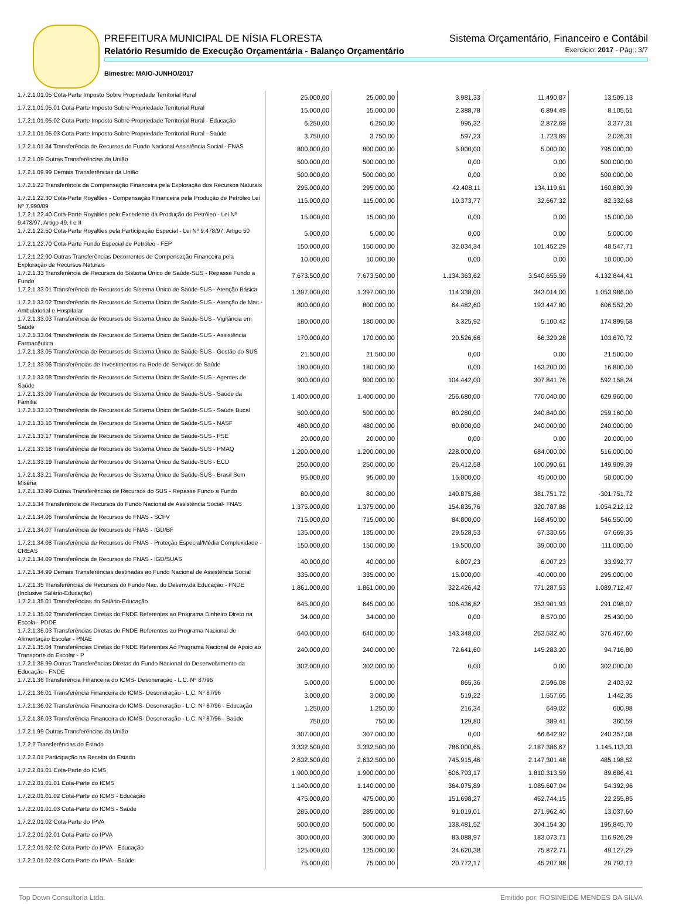PREFEITURA MUNICIPAL DE NÍSIA FLORESTA Sistema Orçamentário, Financeiro e Contábil
Relatório Resumido de Execução Orçamentária - Balanço Orçamentário Exercício: 2017 - Pág.: 3/7
Bimestre: MAIO-JUNHO/2017
| 1.7.2.1.01.05 Cota-Parte Imposto Sobre Propriedade Territorial Rural | 25.000,00 | 25.000,00 | 3.981,33 | 11.490,87 | 13.509,13 |
| 1.7.2.1.01.05.01 Cota-Parte Imposto Sobre Propriedade Territorial Rural | 15.000,00 | 15.000,00 | 2.388,78 | 6.894,49 | 8.105,51 |
| 1.7.2.1.01.05.02 Cota-Parte Imposto Sobre Propriedade Territorial Rural - Educação | 6.250,00 | 6.250,00 | 995,32 | 2.872,69 | 3.377,31 |
| 1.7.2.1.01.05.03 Cota-Parte Imposto Sobre Propriedade Territorial Rural - Saúde | 3.750,00 | 3.750,00 | 597,23 | 1.723,69 | 2.026,31 |
| 1.7.2.1.01.34 Transferência de Recursos do Fundo Nacional Assistência Social - FNAS | 800.000,00 | 800.000,00 | 5.000,00 | 5.000,00 | 795.000,00 |
| 1.7.2.1.09 Outras Transferências da União | 500.000,00 | 500.000,00 | 0,00 | 0,00 | 500.000,00 |
| 1.7.2.1.09.99 Demais Transferências da União | 500.000,00 | 500.000,00 | 0,00 | 0,00 | 500.000,00 |
| 1.7.2.1.22 Transferência da Compensação Financeira pela Exploração dos Recursos Naturais | 295.000,00 | 295.000,00 | 42.408,11 | 134.119,61 | 160.880,39 |
| 1.7.2.1.22.30 Cota-Parte Royalties - Compensação Financeira pela Produção de Petróleo Lei Nº 7.990/89 | 115.000,00 | 115.000,00 | 10.373,77 | 32.667,32 | 82.332,68 |
| 1.7.2.1.22.40 Cota-Parte Royalties pelo Excedente da Produção do Petróleo - Lei Nº 9.478/97, Artigo 49, I e II | 15.000,00 | 15.000,00 | 0,00 | 0,00 | 15.000,00 |
| 1.7.2.1.22.50 Cota-Parte Royalties pela Participação Especial - Lei Nº 9.478/97, Artigo 50 | 5.000,00 | 5.000,00 | 0,00 | 0,00 | 5.000,00 |
| 1.7.2.1.22.70 Cota-Parte Fundo Especial de Petróleo - FEP | 150.000,00 | 150.000,00 | 32.034,34 | 101.452,29 | 48.547,71 |
| 1.7.2.1.22.90 Outras Transferências Decorrentes de Compensação Financeira pela Exploração de Recursos Naturais | 10.000,00 | 10.000,00 | 0,00 | 0,00 | 10.000,00 |
| 1.7.2.1.33 Transferência de Recursos do Sistema Único de Saúde-SUS - Repasse Fundo a Fundo | 7.673.500,00 | 7.673.500,00 | 1.134.363,62 | 3.540.655,59 | 4.132.844,41 |
| 1.7.2.1.33.01 Transferência de Recursos do Sistema Único de Saúde-SUS - Atenção Básica | 1.397.000,00 | 1.397.000,00 | 114.338,00 | 343.014,00 | 1.053.986,00 |
| 1.7.2.1.33.02 Transferência de Recursos do Sistema Único de Saúde-SUS - Atenção de Mac - Ambulatorial e Hospitalar | 800.000,00 | 800.000,00 | 64.482,60 | 193.447,80 | 606.552,20 |
| 1.7.2.1.33.03 Transferência de Recursos do Sistema Único de Saúde-SUS - Vigilância em Saúde | 180.000,00 | 180.000,00 | 3.325,92 | 5.100,42 | 174.899,58 |
| 1.7.2.1.33.04 Transferência de Recursos do Sistema Único de Saúde-SUS - Assistência Farmacêutica | 170.000,00 | 170.000,00 | 20.526,66 | 66.329,28 | 103.670,72 |
| 1.7.2.1.33.05 Transferência de Recursos do Sistema Único de Saúde-SUS - Gestão do SUS | 21.500,00 | 21.500,00 | 0,00 | 0,00 | 21.500,00 |
| 1.7.2.1.33.06 Transferências de Investimentos na Rede de Serviços de Saúde | 180.000,00 | 180.000,00 | 0,00 | 163.200,00 | 16.800,00 |
| 1.7.2.1.33.08 Transferência de Recursos do Sistema Único de Saúde-SUS - Agentes de Saúde | 900.000,00 | 900.000,00 | 104.442,00 | 307.841,76 | 592.158,24 |
| 1.7.2.1.33.09 Transferência de Recursos do Sistema Único de Saúde-SUS - Saúde da Família | 1.400.000,00 | 1.400.000,00 | 256.680,00 | 770.040,00 | 629.960,00 |
| 1.7.2.1.33.10 Transferência de Recursos do Sistema Único de Saúde-SUS - Saúde Bucal | 500.000,00 | 500.000,00 | 80.280,00 | 240.840,00 | 259.160,00 |
| 1.7.2.1.33.16 Transferência de Recursos do Sistema Único de Saúde-SUS - NASF | 480.000,00 | 480.000,00 | 80.000,00 | 240.000,00 | 240.000,00 |
| 1.7.2.1.33.17 Transferência de Recursos do Sistema Único de Saúde-SUS - PSE | 20.000,00 | 20.000,00 | 0,00 | 0,00 | 20.000,00 |
| 1.7.2.1.33.18 Transferência de Recursos do Sistema Único de Saúde-SUS - PMAQ | 1.200.000,00 | 1.200.000,00 | 228.000,00 | 684.000,00 | 516.000,00 |
| 1.7.2.1.33.19 Transferência de Recursos do Sistema Único de Saúde-SUS - ECD | 250.000,00 | 250.000,00 | 26.412,58 | 100.090,61 | 149.909,39 |
| 1.7.2.1.33.21 Transferência de Recursos do Sistema Único de Saúde-SUS - Brasil Sem Miséria | 95.000,00 | 95.000,00 | 15.000,00 | 45.000,00 | 50.000,00 |
| 1.7.2.1.33.99 Outras Transferências de Recursos do SUS - Repasse Fundo a Fundo | 80.000,00 | 80.000,00 | 140.875,86 | 381.751,72 | -301.751,72 |
| 1.7.2.1.34 Transferência de Recursos do Fundo Nacional de Assistência Social- FNAS | 1.375.000,00 | 1.375.000,00 | 154.835,76 | 320.787,88 | 1.054.212,12 |
| 1.7.2.1.34.06 Transferência de Recursos do FNAS - SCFV | 715.000,00 | 715.000,00 | 84.800,00 | 168.450,00 | 546.550,00 |
| 1.7.2.1.34.07 Transferência de Recursos do FNAS - IGD/BF | 135.000,00 | 135.000,00 | 29.528,53 | 67.330,65 | 67.669,35 |
| 1.7.2.1.34.08 Transferência de Recursos do FNAS - Proteção Especial/Média Complexidade - CREAS | 150.000,00 | 150.000,00 | 19.500,00 | 39.000,00 | 111.000,00 |
| 1.7.2.1.34.09 Transferência de Recursos do FNAS - IGD/SUAS | 40.000,00 | 40.000,00 | 6.007,23 | 6.007,23 | 33.992,77 |
| 1.7.2.1.34.99 Demais Transferências destinadas ao Fundo Nacional de Assistência Social | 335.000,00 | 335.000,00 | 15.000,00 | 40.000,00 | 295.000,00 |
| 1.7.2.1.35 Transferências de Recursos do Fundo Nac. do Desenv.da Educação - FNDE (Inclusive Salário-Educação) | 1.861.000,00 | 1.861.000,00 | 322.426,42 | 771.287,53 | 1.089.712,47 |
| 1.7.2.1.35.01 Transferências do Salário-Educação | 645.000,00 | 645.000,00 | 106.436,82 | 353.901,93 | 291.098,07 |
| 1.7.2.1.35.02 Transferências Diretas do FNDE Referentes ao Programa Dinheiro Direto na Escola - PDDE | 34.000,00 | 34.000,00 | 0,00 | 8.570,00 | 25.430,00 |
| 1.7.2.1.35.03 Transferências Diretas do FNDE Referentes ao Programa Nacional de Alimentação Escolar - PNAE | 640.000,00 | 640.000,00 | 143.348,00 | 263.532,40 | 376.467,60 |
| 1.7.2.1.35.04 Transferências Diretas do FNDE Referentes Ao Programa Nacional de Apoio ao Transporte do Escolar - P | 240.000,00 | 240.000,00 | 72.641,60 | 145.283,20 | 94.716,80 |
| 1.7.2.1.35.99 Outras Transferências Diretas do Fundo Nacional do Desenvolvimento da Educação - FNDE | 302.000,00 | 302.000,00 | 0,00 | 0,00 | 302.000,00 |
| 1.7.2.1.36 Transferência Financeira do ICMS- Desoneração - L.C. Nº 87/96 | 5.000,00 | 5.000,00 | 865,36 | 2.596,08 | 2.403,92 |
| 1.7.2.1.36.01 Transferência Financeira do ICMS- Desoneração - L.C. Nº 87/96 | 3.000,00 | 3.000,00 | 519,22 | 1.557,65 | 1.442,35 |
| 1.7.2.1.36.02 Transferência Financeira do ICMS- Desoneração - L.C. Nº 87/96 - Educação | 1.250,00 | 1.250,00 | 216,34 | 649,02 | 600,98 |
| 1.7.2.1.36.03 Transferência Financeira do ICMS- Desoneração - L.C. Nº 87/96 - Saúde | 750,00 | 750,00 | 129,80 | 389,41 | 360,59 |
| 1.7.2.1.99 Outras Transferências da União | 307.000,00 | 307.000,00 | 0,00 | 66.642,92 | 240.357,08 |
| 1.7.2.2 Transferências do Estado | 3.332.500,00 | 3.332.500,00 | 786.000,65 | 2.187.386,67 | 1.145.113,33 |
| 1.7.2.2.01 Participação na Receita do Estado | 2.632.500,00 | 2.632.500,00 | 745.915,46 | 2.147.301,48 | 485.198,52 |
| 1.7.2.2.01.01 Cota-Parte do ICMS | 1.900.000,00 | 1.900.000,00 | 606.793,17 | 1.810.313,59 | 89.686,41 |
| 1.7.2.2.01.01.01 Cota-Parte do ICMS | 1.140.000,00 | 1.140.000,00 | 364.075,89 | 1.085.607,04 | 54.392,96 |
| 1.7.2.2.01.01.02 Cota-Parte do ICMS - Educação | 475.000,00 | 475.000,00 | 151.698,27 | 452.744,15 | 22.255,85 |
| 1.7.2.2.01.01.03 Cota-Parte do ICMS - Saúde | 285.000,00 | 285.000,00 | 91.019,01 | 271.962,40 | 13.037,60 |
| 1.7.2.2.01.02 Cota-Parte do IPVA | 500.000,00 | 500.000,00 | 138.481,52 | 304.154,30 | 195.845,70 |
| 1.7.2.2.01.02.01 Cota-Parte do IPVA | 300.000,00 | 300.000,00 | 83.088,97 | 183.073,71 | 116.926,29 |
| 1.7.2.2.01.02.02 Cota-Parte do IPVA - Educação | 125.000,00 | 125.000,00 | 34.620,38 | 75.872,71 | 49.127,29 |
| 1.7.2.2.01.02.03 Cota-Parte do IPVA - Saúde | 75.000,00 | 75.000,00 | 20.772,17 | 45.207,88 | 29.792,12 |
Top Down Consultoria Ltda. Emitido por: ROSINEIDE MENDES DA SILVA